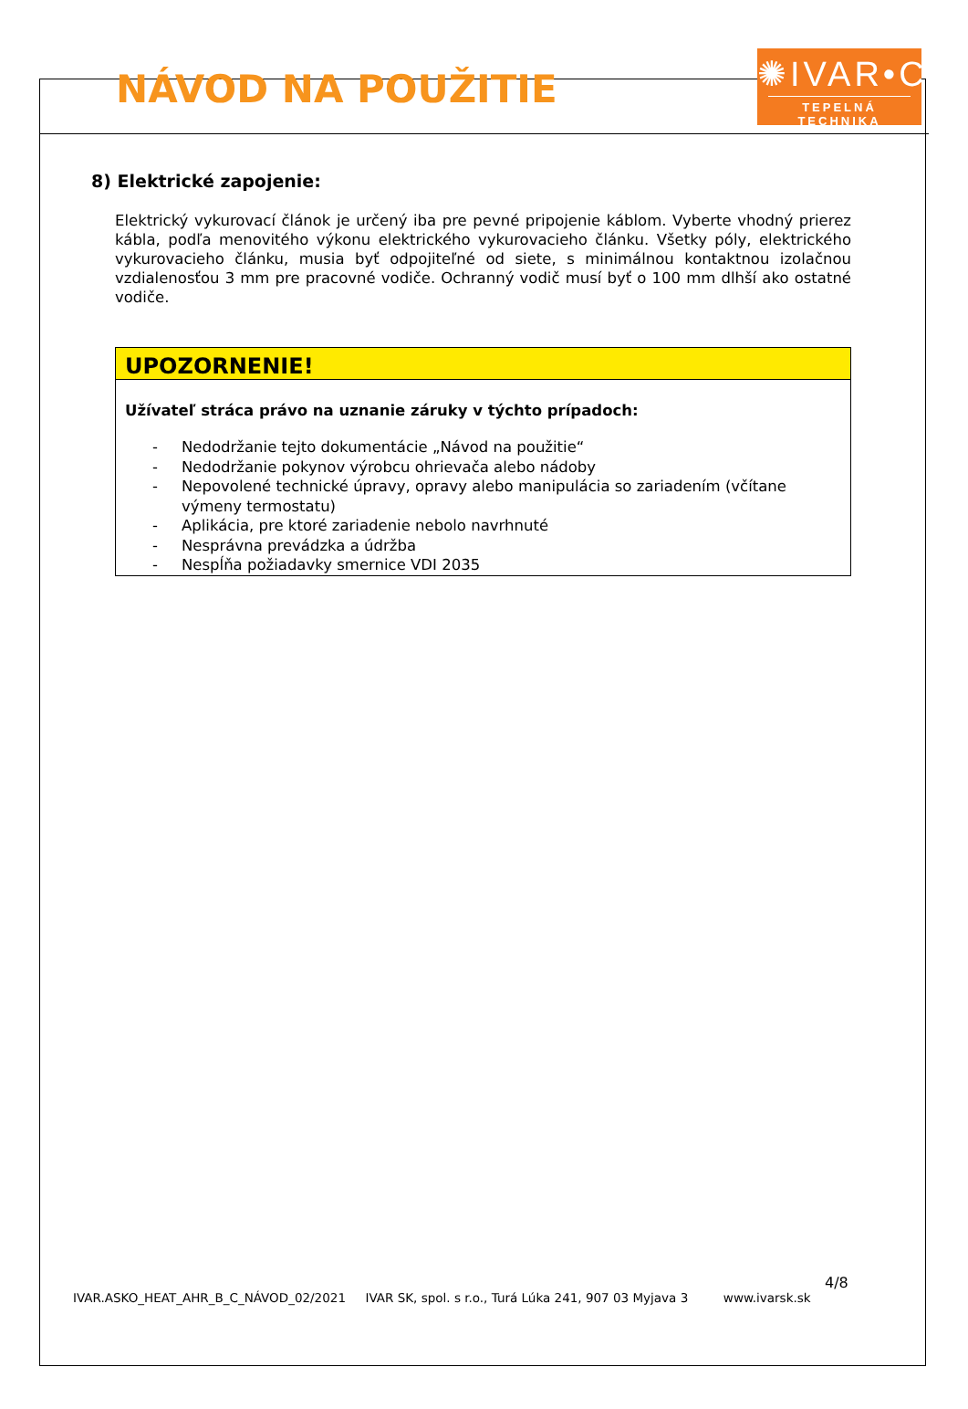NÁVOD NA POUŽITIE
✺IVAR•CS
TEPELNÁ TECHNIKA
8) Elektrické zapojenie:
Elektrický vykurovací článok je určený iba pre pevné pripojenie káblom. Vyberte vhodný prierez kábla, podľa menovitého výkonu elektrického vykurovacieho článku. Všetky póly, elektrického vykurovacieho článku, musia byť odpojiteľné od siete, s minimálnou kontaktnou izolačnou vzdialenosťou 3 mm pre pracovné vodiče. Ochranný vodič musí byť o 100 mm dlhší ako ostatné vodiče.
UPOZORNENIE!
Užívateľ stráca právo na uznanie záruky v týchto prípadoch:
- Nedodržanie tejto dokumentácie „Návod na použitie“
- Nedodržanie pokynov výrobcu ohrievača alebo nádoby
- Nepovolené technické úpravy, opravy alebo manipulácia so zariadením (včítane výmeny termostatu)
- Aplikácia, pre ktoré zariadenie nebolo navrhnuté
- Nesprávna prevádzka a údržba
- Nespĺňa požiadavky smernice VDI 2035
4/8
IVAR.ASKO_HEAT_AHR_B_C_NÁVOD_02/2021 IVAR SK, spol. s r.o., Turá Lúka 241, 907 03 Myjava 3 www.ivarsk.sk